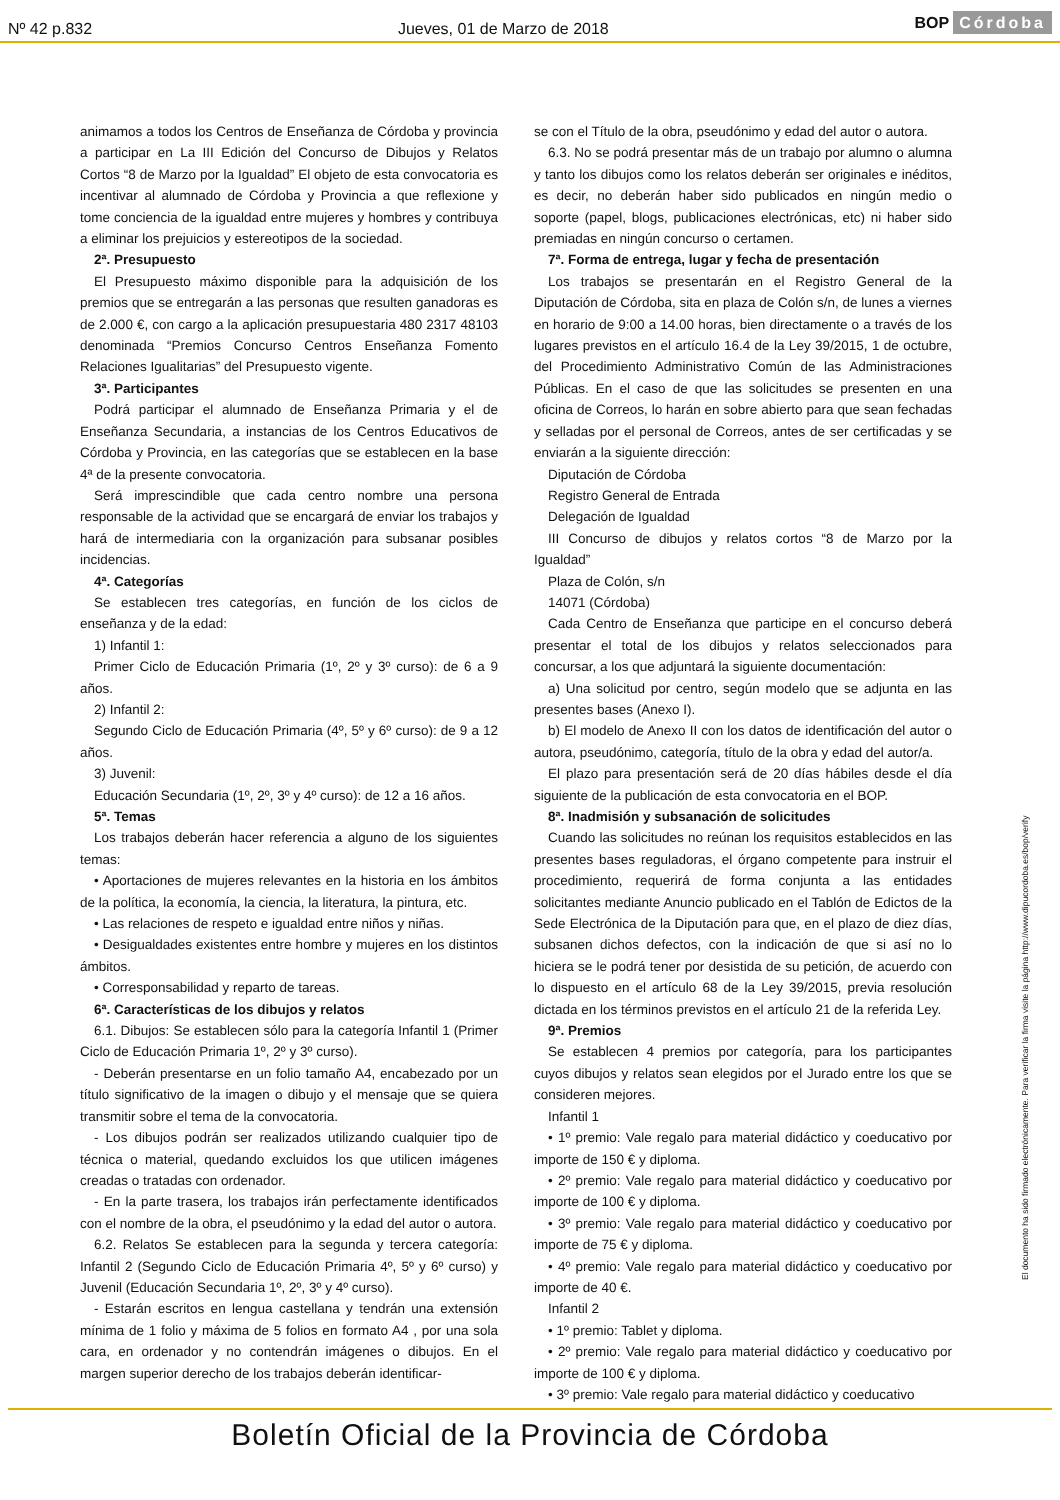Nº 42 p.832 Jueves, 01 de Marzo de 2018 BOP Córdoba
animamos a todos los Centros de Enseñanza de Córdoba y provincia a participar en La III Edición del Concurso de Dibujos y Relatos Cortos “8 de Marzo por la Igualdad” El objeto de esta convocatoria es incentivar al alumnado de Córdoba y Provincia a que reflexione y tome conciencia de la igualdad entre mujeres y hombres y contribuya a eliminar los prejuicios y estereotipos de la sociedad.
2ª. Presupuesto
El Presupuesto máximo disponible para la adquisición de los premios que se entregarán a las personas que resulten ganadoras es de 2.000 €, con cargo a la aplicación presupuestaria 480 2317 48103 denominada “Premios Concurso Centros Enseñanza Fomento Relaciones Igualitarias” del Presupuesto vigente.
3ª. Participantes
Podrá participar el alumnado de Enseñanza Primaria y el de Enseñanza Secundaria, a instancias de los Centros Educativos de Córdoba y Provincia, en las categorías que se establecen en la base 4ª de la presente convocatoria.
Será imprescindible que cada centro nombre una persona responsable de la actividad que se encargará de enviar los trabajos y hará de intermediaria con la organización para subsanar posibles incidencias.
4ª. Categorías
Se establecen tres categorías, en función de los ciclos de enseñanza y de la edad:
1) Infantil 1:
Primer Ciclo de Educación Primaria (1º, 2º y 3º curso): de 6 a 9 años.
2) Infantil 2:
Segundo Ciclo de Educación Primaria (4º, 5º y 6º curso): de 9 a 12 años.
3) Juvenil:
Educación Secundaria (1º, 2º, 3º y 4º curso): de 12 a 16 años.
5ª. Temas
Los trabajos deberán hacer referencia a alguno de los siguientes temas:
• Aportaciones de mujeres relevantes en la historia en los ámbitos de la política, la economía, la ciencia, la literatura, la pintura, etc.
• Las relaciones de respeto e igualdad entre niños y niñas.
• Desigualdades existentes entre hombre y mujeres en los distintos ámbitos.
• Corresponsabilidad y reparto de tareas.
6ª. Características de los dibujos y relatos
6.1. Dibujos: Se establecen sólo para la categoría Infantil 1 (Primer Ciclo de Educación Primaria 1º, 2º y 3º curso).
- Deberán presentarse en un folio tamaño A4, encabezado por un título significativo de la imagen o dibujo y el mensaje que se quiera transmitir sobre el tema de la convocatoria.
- Los dibujos podrán ser realizados utilizando cualquier tipo de técnica o material, quedando excluidos los que utilicen imágenes creadas o tratadas con ordenador.
- En la parte trasera, los trabajos irán perfectamente identificados con el nombre de la obra, el pseudónimo y la edad del autor o autora.
6.2. Relatos Se establecen para la segunda y tercera categoría: Infantil 2 (Segundo Ciclo de Educación Primaria 4º, 5º y 6º curso) y Juvenil (Educación Secundaria 1º, 2º, 3º y 4º curso).
- Estarán escritos en lengua castellana y tendrán una extensión mínima de 1 folio y máxima de 5 folios en formato A4 , por una sola cara, en ordenador y no contendrán imágenes o dibujos. En el margen superior derecho de los trabajos deberán identificar-
se con el Título de la obra, pseudónimo y edad del autor o autora.
6.3. No se podrá presentar más de un trabajo por alumno o alumna y tanto los dibujos como los relatos deberán ser originales e inéditos, es decir, no deberán haber sido publicados en ningún medio o soporte (papel, blogs, publicaciones electrónicas, etc) ni haber sido premiadas en ningún concurso o certamen.
7ª. Forma de entrega, lugar y fecha de presentación
Los trabajos se presentarán en el Registro General de la Diputación de Córdoba, sita en plaza de Colón s/n, de lunes a viernes en horario de 9:00 a 14.00 horas, bien directamente o a través de los lugares previstos en el artículo 16.4 de la Ley 39/2015, 1 de octubre, del Procedimiento Administrativo Común de las Administraciones Públicas. En el caso de que las solicitudes se presenten en una oficina de Correos, lo harán en sobre abierto para que sean fechadas y selladas por el personal de Correos, antes de ser certificadas y se enviarán a la siguiente dirección:
Diputación de Córdoba
Registro General de Entrada
Delegación de Igualdad
III Concurso de dibujos y relatos cortos “8 de Marzo por la Igualdad”
Plaza de Colón, s/n
14071 (Córdoba)
Cada Centro de Enseñanza que participe en el concurso deberá presentar el total de los dibujos y relatos seleccionados para concursar, a los que adjuntará la siguiente documentación:
a) Una solicitud por centro, según modelo que se adjunta en las presentes bases (Anexo I).
b) El modelo de Anexo II con los datos de identificación del autor o autora, pseudónimo, categoría, título de la obra y edad del autor/a.
El plazo para presentación será de 20 días hábiles desde el día siguiente de la publicación de esta convocatoria en el BOP.
8ª. Inadmisión y subsanación de solicitudes
Cuando las solicitudes no reúnan los requisitos establecidos en las presentes bases reguladoras, el órgano competente para instruir el procedimiento, requerirá de forma conjunta a las entidades solicitantes mediante Anuncio publicado en el Tablón de Edictos de la Sede Electrónica de la Diputación para que, en el plazo de diez días, subsanen dichos defectos, con la indicación de que si así no lo hiciera se le podrá tener por desistida de su petición, de acuerdo con lo dispuesto en el artículo 68 de la Ley 39/2015, previa resolución dictada en los términos previstos en el artículo 21 de la referida Ley.
9ª. Premios
Se establecen 4 premios por categoría, para los participantes cuyos dibujos y relatos sean elegidos por el Jurado entre los que se consideren mejores.
Infantil 1
• 1º premio: Vale regalo para material didáctico y coeducativo por importe de 150 € y diploma.
• 2º premio: Vale regalo para material didáctico y coeducativo por importe de 100 € y diploma.
• 3º premio: Vale regalo para material didáctico y coeducativo por importe de 75 € y diploma.
• 4º premio: Vale regalo para material didáctico y coeducativo por importe de 40 €.
Infantil 2
• 1º premio: Tablet y diploma.
• 2º premio: Vale regalo para material didáctico y coeducativo por importe de 100 € y diploma.
• 3º premio: Vale regalo para material didáctico y coeducativo
El documento ha sido firmado electrónicamente. Para verificar la firma visite la página http://www.dipucordoba.es/bop/verify
Boletín Oficial de la Provincia de Córdoba